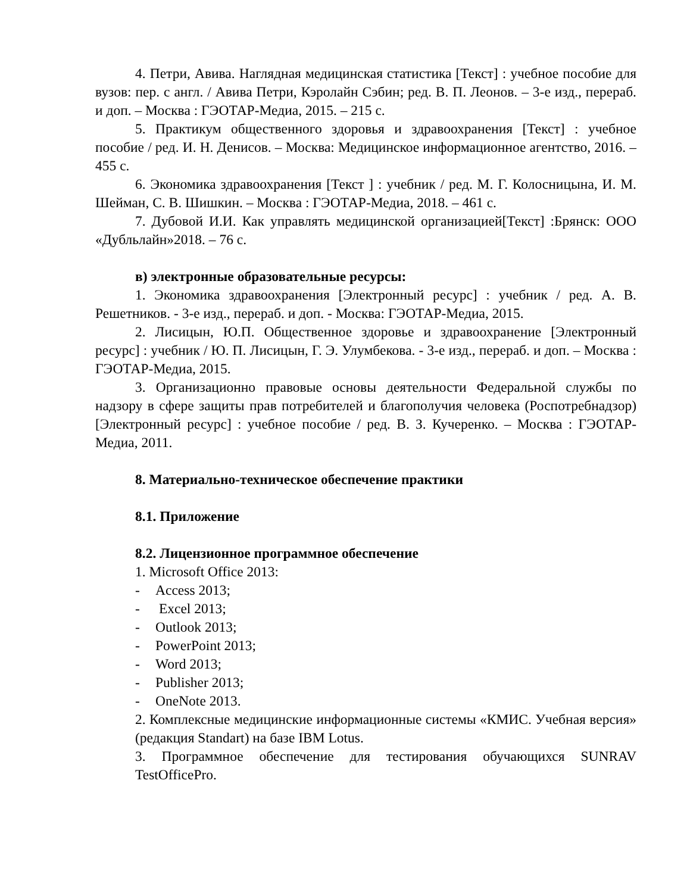4. Петри, Авива. Наглядная медицинская статистика [Текст] : учебное пособие для вузов: пер. с англ. / Авива Петри, Кэролайн Сэбин; ред. В. П. Леонов. – 3-е изд., перераб. и доп. – Москва : ГЭОТАР-Медиа, 2015. – 215 с.
5. Практикум общественного здоровья и здравоохранения [Текст] : учебное пособие / ред. И. Н. Денисов. – Москва: Медицинское информационное агентство, 2016. – 455 с.
6. Экономика здравоохранения [Текст ] : учебник / ред. М. Г. Колосницына, И. М. Шейман, С. В. Шишкин. – Москва : ГЭОТАР-Медиа, 2018. – 461 с.
7. Дубовой И.И. Как управлять медицинской организацией[Текст] :Брянск: ООО «Дубльлайн»2018. – 76 с.
в) электронные образовательные ресурсы:
1. Экономика здравоохранения [Электронный ресурс] : учебник / ред. А. В. Решетников. - 3-е изд., перераб. и доп. - Москва: ГЭОТАР-Медиа, 2015.
2. Лисицын, Ю.П. Общественное здоровье и здравоохранение [Электронный ресурс] : учебник / Ю. П. Лисицын, Г. Э. Улумбекова. - 3-е изд., перераб. и доп. – Москва : ГЭОТАР-Медиа, 2015.
3. Организационно правовые основы деятельности Федеральной службы по надзору в сфере защиты прав потребителей и благополучия человека (Роспотребнадзор) [Электронный ресурс] : учебное пособие / ред. В. З. Кучеренко. – Москва : ГЭОТАР-Медиа, 2011.
8. Материально-техническое обеспечение практики
8.1. Приложение
8.2. Лицензионное программное обеспечение
1. Microsoft Office 2013:
- Access 2013;
- Excel 2013;
- Outlook 2013;
- PowerPoint 2013;
- Word 2013;
- Publisher 2013;
- OneNote 2013.
2. Комплексные медицинские информационные системы «КМИС. Учебная версия» (редакция Standart) на базе IBM Lotus.
3. Программное обеспечение для тестирования обучающихся SUNRAV TestOfficePro.